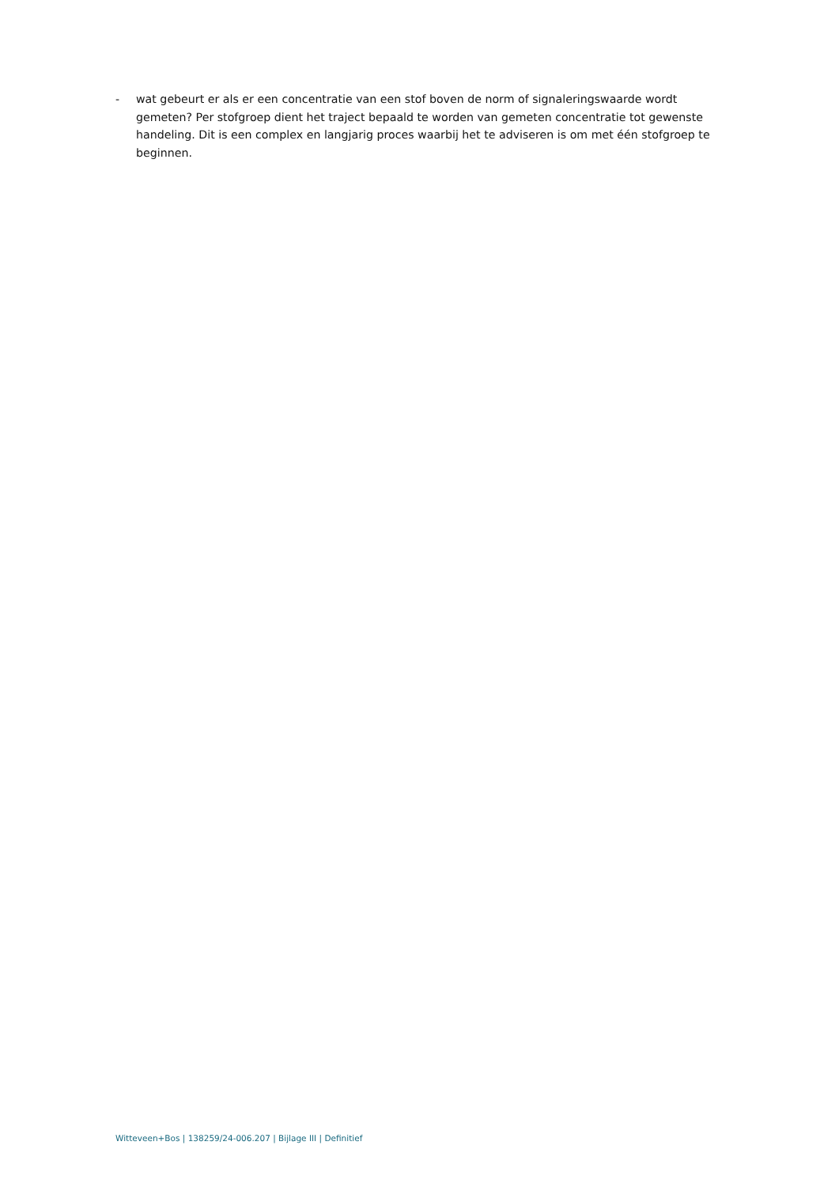- wat gebeurt er als er een concentratie van een stof boven de norm of signaleringswaarde wordt gemeten? Per stofgroep dient het traject bepaald te worden van gemeten concentratie tot gewenste handeling. Dit is een complex en langjarig proces waarbij het te adviseren is om met één stofgroep te beginnen.
Witteveen+Bos | 138259/24-006.207 | Bijlage III | Definitief